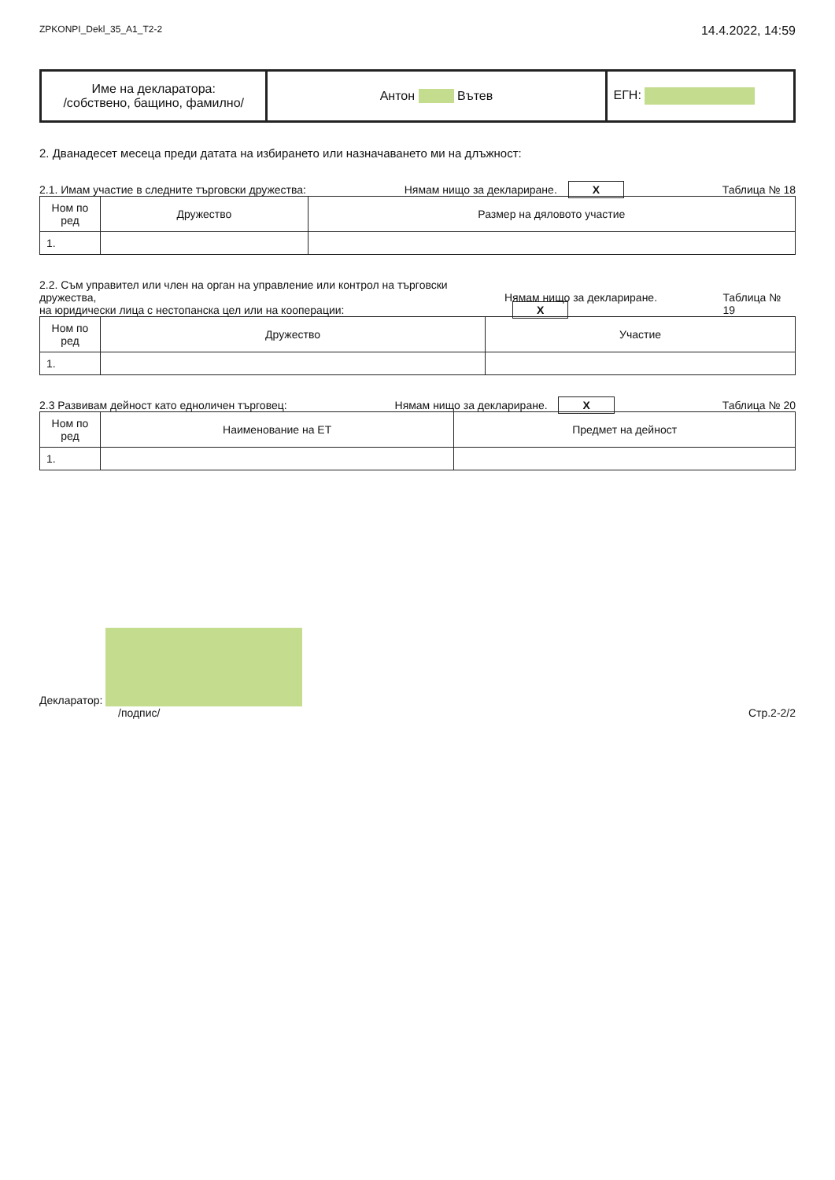ZPKONPI_Dekl_35_A1_T2-2 14.4.2022, 14:59
| Име на декларатора: /собствено, бащино, фамилно/ | Антон Вътев | ЕГН: |
2. Дванадесет месеца преди датата на избирането или назначаването ми на длъжност:
2.1. Имам участие в следните търговски дружества: Нямам нищо за деклариране. Х Таблица № 18
| Ном по ред | Дружество | Размер на дяловото участие |
| --- | --- | --- |
| 1. | | |
2.2. Съм управител или член на орган на управление или контрол на търговски дружества,
на юридически лица с нестопанска цел или на кооперации: Нямам нищо за деклариране. Х Таблица № 19
| Ном по ред | Дружество | Участие |
| --- | --- | --- |
| 1. | | |
2.3 Развивам дейност като едноличен търговец: Нямам нищо за деклариране. Х Таблица № 20
| Ном по ред | Наименование на ЕТ | Предмет на дейност |
| --- | --- | --- |
| 1. | | |
Декларатор:
/подпис/ Стр.2-2/2